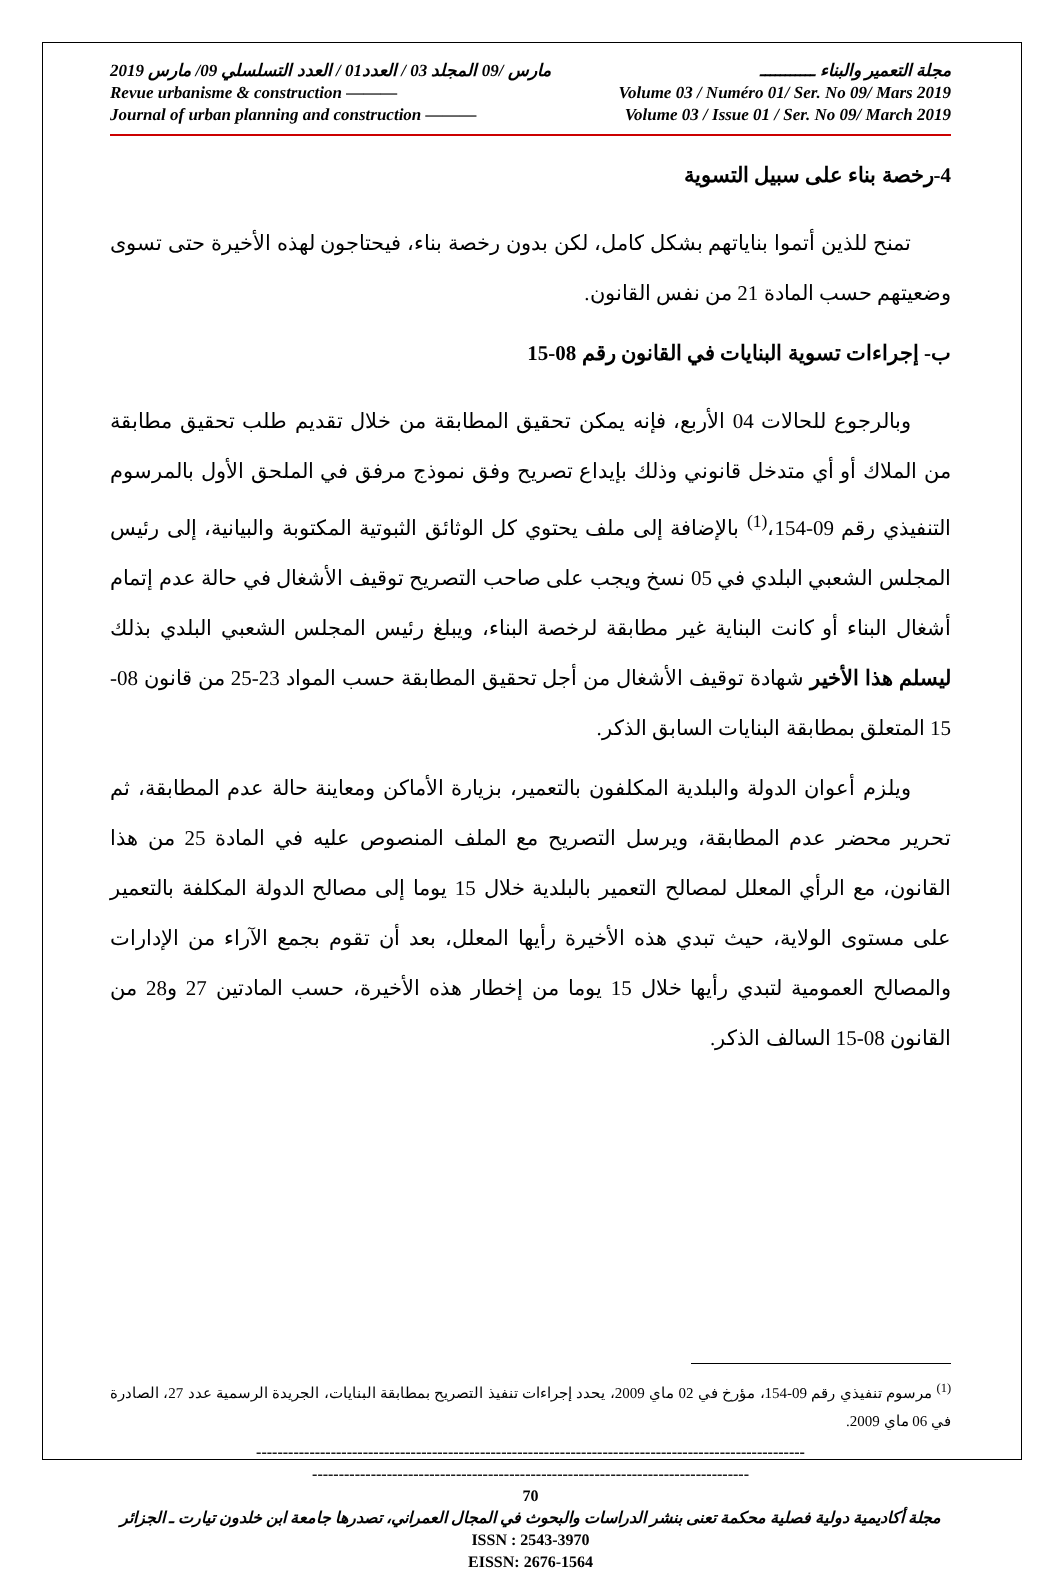2019 مارس /09 المجلد 03 / العدد01 / العدد التسلسلي 09/ مارس مجلة التعمير والبناء ـــــــــــ
Revue urbanisme & construction ——— Volume 03 / Numéro 01/ Ser. No 09/ Mars 2019
Journal of urban planning and construction ——— Volume 03 / Issue 01 / Ser. No 09/ March 2019
4-رخصة بناء على سبيل التسوية
تمنح للذين أتموا بناياتهم بشكل كامل، لكن بدون رخصة بناء، فيحتاجون لهذه الأخيرة حتى تسوى وضعيتهم حسب المادة 21 من نفس القانون.
ب- إجراءات تسوية البنايات في القانون رقم 08-15
وبالرجوع للحالات 04 الأربع، فإنه يمكن تحقيق المطابقة من خلال تقديم طلب تحقيق مطابقة من الملاك أو أي متدخل قانوني وذلك بإيداع تصريح وفق نموذج مرفق في الملحق الأول بالمرسوم التنفيذي رقم 09-154،<sup>(1)</sup> بالإضافة إلى ملف يحتوي كل الوثائق الثبوتية المكتوبة والبيانية، إلى رئيس المجلس الشعبي البلدي في 05 نسخ ويجب على صاحب التصريح توقيف الأشغال في حالة عدم إتمام أشغال البناء أو كانت البناية غير مطابقة لرخصة البناء، ويبلغ رئيس المجلس الشعبي البلدي بذلك ليسلم هذا الأخير شهادة توقيف الأشغال من أجل تحقيق المطابقة حسب المواد 23-25 من قانون 08-15 المتعلق بمطابقة البنايات السابق الذكر.
ويلزم أعوان الدولة والبلدية المكلفون بالتعمير، بزيارة الأماكن ومعاينة حالة عدم المطابقة، ثم تحرير محضر عدم المطابقة، ويرسل التصريح مع الملف المنصوص عليه في المادة 25 من هذا القانون، مع الرأي المعلل لمصالح التعمير بالبلدية خلال 15 يوما إلى مصالح الدولة المكلفة بالتعمير على مستوى الولاية، حيث تبدي هذه الأخيرة رأيها المعلل، بعد أن تقوم بجمع الآراء من الإدارات والمصالح العمومية لتبدي رأيها خلال 15 يوما من إخطار هذه الأخيرة، حسب المادتين 27 و28 من القانون 08-15 السالف الذكر.
<sup>(1)</sup> مرسوم تنفيذي رقم 09-154، مؤرخ في 02 ماي 2009، يحدد إجراءات تنفيذ التصريح بمطابقة البنايات، الجريدة الرسمية عدد 27، الصادرة في 06 ماي 2009.
-------------------------------------------------------------------------------------------------------
----------------------------------------------------------------------------------
70
مجلة أكاديمية دولية فصلية محكمة تعنى بنشر الدراسات والبحوث في المجال العمراني، تصدرها جامعة ابن خلدون تيارت ـ الجزائر
ISSN : 2543-3970
EISSN: 2676-1564